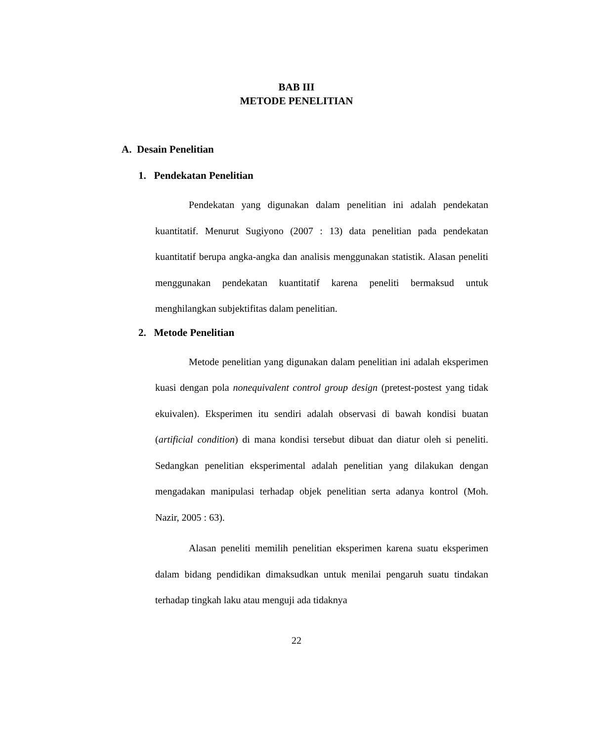BAB III
METODE PENELITIAN
A. Desain Penelitian
1. Pendekatan Penelitian
Pendekatan yang digunakan dalam penelitian ini adalah pendekatan kuantitatif. Menurut Sugiyono (2007 : 13) data penelitian pada pendekatan kuantitatif berupa angka-angka dan analisis menggunakan statistik. Alasan peneliti menggunakan pendekatan kuantitatif karena peneliti bermaksud untuk menghilangkan subjektifitas dalam penelitian.
2. Metode Penelitian
Metode penelitian yang digunakan dalam penelitian ini adalah eksperimen kuasi dengan pola nonequivalent control group design (pretest-postest yang tidak ekuivalen). Eksperimen itu sendiri adalah observasi di bawah kondisi buatan (artificial condition) di mana kondisi tersebut dibuat dan diatur oleh si peneliti. Sedangkan penelitian eksperimental adalah penelitian yang dilakukan dengan mengadakan manipulasi terhadap objek penelitian serta adanya kontrol (Moh. Nazir, 2005 : 63).
Alasan peneliti memilih penelitian eksperimen karena suatu eksperimen dalam bidang pendidikan dimaksudkan untuk menilai pengaruh suatu tindakan terhadap tingkah laku atau menguji ada tidaknya
22